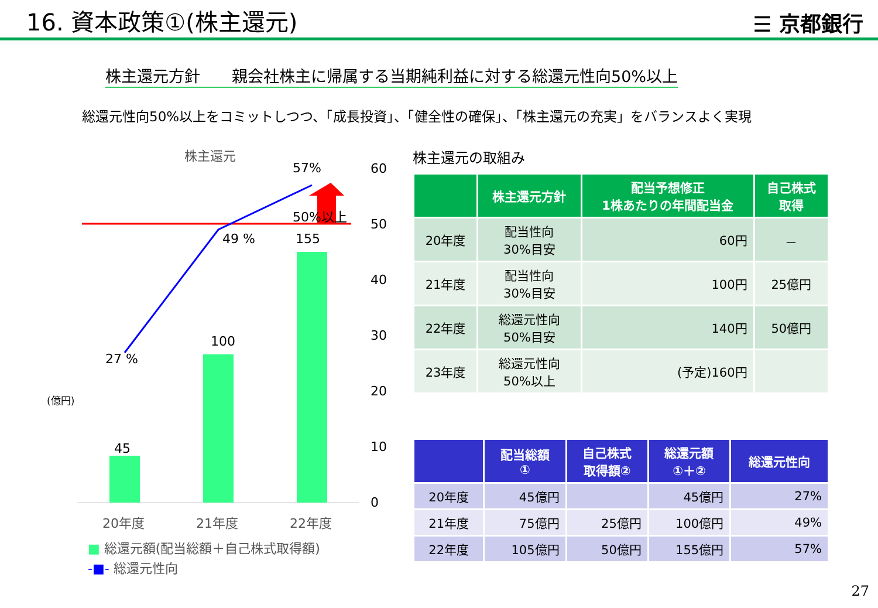16. 資本政策①(株主還元)
☰ 京都銀行
株主還元方針　　親会社株主に帰属する当期純利益に対する総還元性向50%以上
総還元性向50%以上をコミットしつつ、「成長投資」、「健全性の確保」、「株主還元の充実」をバランスよく実現
株主還元
57%
50%以上
49 % 155
100
27 %
(億円)
45
60
50
40
30
20
10
0
20年度 21年度 22年度
■ 総還元額(配当総額＋自己株式取得額)
-■- 総還元性向
株主還元の取組み
| | 株主還元方針 | 配当予想修正 1株あたりの年間配当金 | 自己株式 取得 |
| --- | --- | --- | --- |
| 20年度 | 配当性向 30%目安 | 60円 | － |
| 21年度 | 配当性向 30%目安 | 100円 | 25億円 |
| 22年度 | 総還元性向 50%目安 | 140円 | 50億円 |
| 23年度 | 総還元性向 50%以上 | (予定)160円 | |
| | 配当総額 ① | 自己株式 取得額② | 総還元額 ①＋② | 総還元性向 |
| --- | --- | --- | --- | --- |
| 20年度 | 45億円 | | 45億円 | 27% |
| 21年度 | 75億円 | 25億円 | 100億円 | 49% |
| 22年度 | 105億円 | 50億円 | 155億円 | 57% |
27